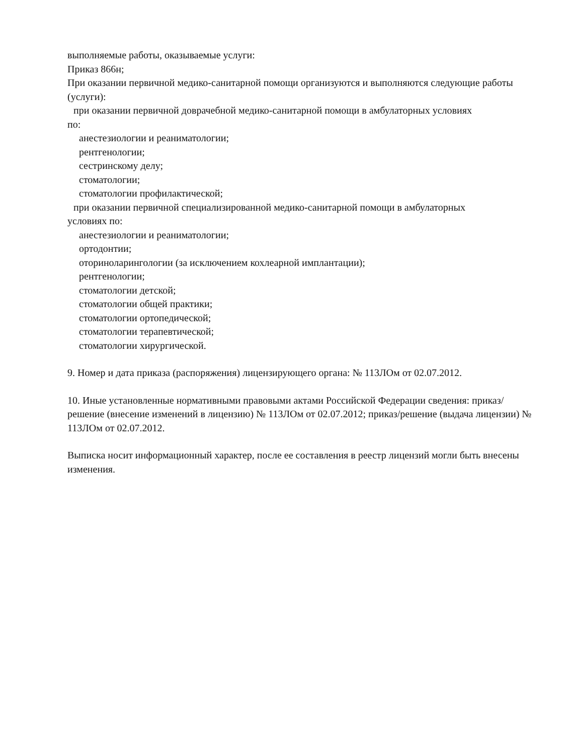выполняемые работы, оказываемые услуги:
Приказ 866н;
При оказании первичной медико-санитарной помощи организуются и выполняются следующие работы (услуги):
при оказании первичной доврачебной медико-санитарной помощи в амбулаторных условиях
по:
анестезиологии и реаниматологии;
рентгенологии;
сестринскому делу;
стоматологии;
стоматологии профилактической;
при оказании первичной специализированной медико-санитарной помощи в амбулаторных
условиях по:
анестезиологии и реаниматологии;
ортодонтии;
оториноларингологии (за исключением кохлеарной имплантации);
рентгенологии;
стоматологии детской;
стоматологии общей практики;
стоматологии ортопедической;
стоматологии терапевтической;
стоматологии хирургической.
9. Номер и дата приказа (распоряжения) лицензирующего органа: № 113ЛОм от 02.07.2012.
10. Иные установленные нормативными правовыми актами Российской Федерации сведения: приказ/решение (внесение изменений в лицензию) № 113ЛОм от 02.07.2012; приказ/решение (выдача лицензии) № 113ЛОм от 02.07.2012.
Выписка носит информационный характер, после ее составления в реестр лицензий могли быть внесены изменения.